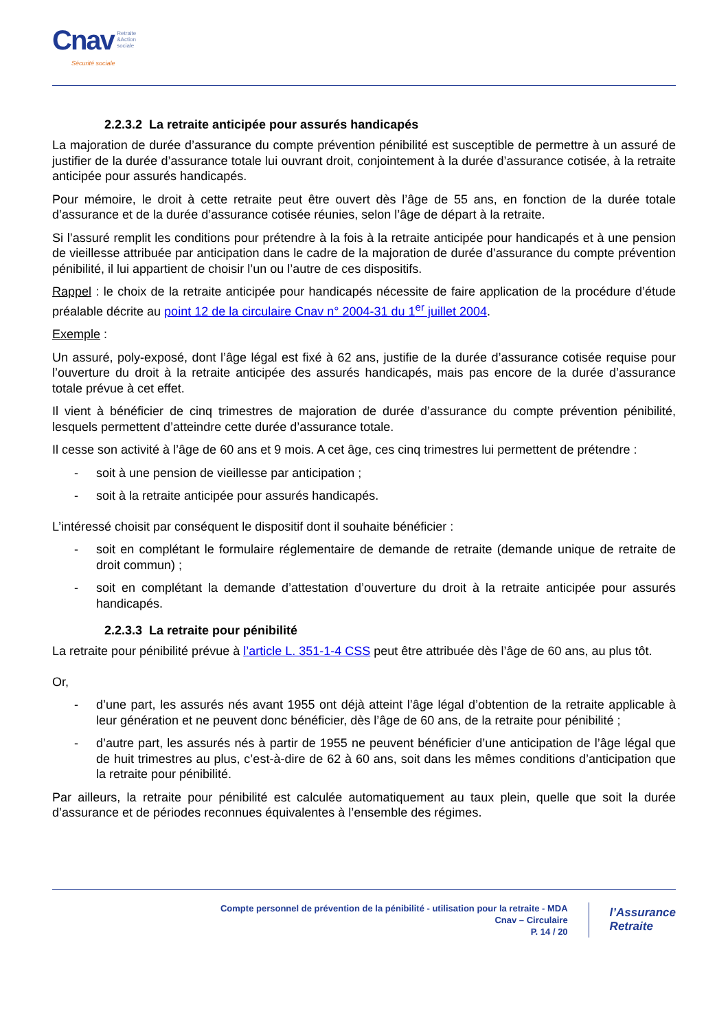Cnav Retraite
&Action
sociale
Sécurité sociale
2.2.3.2 La retraite anticipée pour assurés handicapés
La majoration de durée d’assurance du compte prévention pénibilité est susceptible de permettre à un assuré de justifier de la durée d’assurance totale lui ouvrant droit, conjointement à la durée d’assurance cotisée, à la retraite anticipée pour assurés handicapés.
Pour mémoire, le droit à cette retraite peut être ouvert dès l’âge de 55 ans, en fonction de la durée totale d’assurance et de la durée d’assurance cotisée réunies, selon l’âge de départ à la retraite.
Si l’assuré remplit les conditions pour prétendre à la fois à la retraite anticipée pour handicapés et à une pension de vieillesse attribuée par anticipation dans le cadre de la majoration de durée d’assurance du compte prévention pénibilité, il lui appartient de choisir l’un ou l’autre de ces dispositifs.
Rappel : le choix de la retraite anticipée pour handicapés nécessite de faire application de la procédure d’étude préalable décrite au point 12 de la circulaire Cnav n° 2004-31 du 1<sup>er</sup> juillet 2004.
Exemple :
Un assuré, poly-exposé, dont l’âge légal est fixé à 62 ans, justifie de la durée d’assurance cotisée requise pour l’ouverture du droit à la retraite anticipée des assurés handicapés, mais pas encore de la durée d’assurance totale prévue à cet effet.
Il vient à bénéficier de cinq trimestres de majoration de durée d’assurance du compte prévention pénibilité, lesquels permettent d’atteindre cette durée d’assurance totale.
Il cesse son activité à l’âge de 60 ans et 9 mois. A cet âge, ces cinq trimestres lui permettent de prétendre :
- soit à une pension de vieillesse par anticipation ;
- soit à la retraite anticipée pour assurés handicapés.
L’intéressé choisit par conséquent le dispositif dont il souhaite bénéficier :
- soit en complétant le formulaire réglementaire de demande de retraite (demande unique de retraite de droit commun) ;
- soit en complétant la demande d’attestation d’ouverture du droit à la retraite anticipée pour assurés handicapés.
2.2.3.3 La retraite pour pénibilité
La retraite pour pénibilité prévue à l’article L. 351-1-4 CSS peut être attribuée dès l’âge de 60 ans, au plus tôt.
Or,
- d’une part, les assurés nés avant 1955 ont déjà atteint l’âge légal d’obtention de la retraite applicable à leur génération et ne peuvent donc bénéficier, dès l’âge de 60 ans, de la retraite pour pénibilité ;
- d’autre part, les assurés nés à partir de 1955 ne peuvent bénéficier d’une anticipation de l’âge légal que de huit trimestres au plus, c’est-à-dire de 62 à 60 ans, soit dans les mêmes conditions d’anticipation que la retraite pour pénibilité.
Par ailleurs, la retraite pour pénibilité est calculée automatiquement au taux plein, quelle que soit la durée d’assurance et de périodes reconnues équivalentes à l’ensemble des régimes.
Compte personnel de prévention de la pénibilité - utilisation pour la retraite - MDA
Cnav – Circulaire
P. 14 / 20
l’Assurance
Retraite